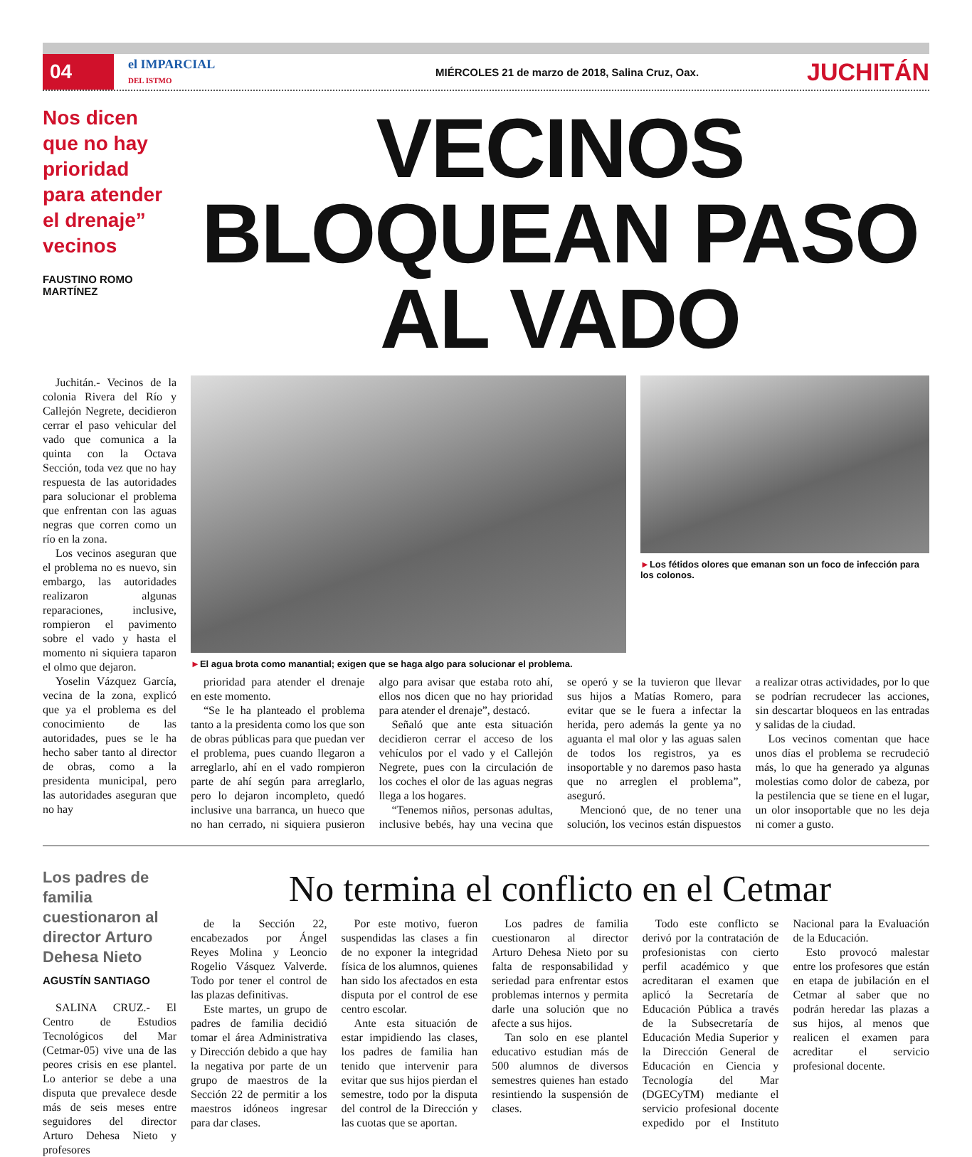04
el IMPARCIAL
DEL ISTMO
MIÉRCOLES 21 de marzo de 2018, Salina Cruz, Oax.
JUCHITÁN
Nos dicen que no hay prioridad para atender el drenaje” vecinos
FAUSTINO ROMO MARTÍNEZ
VECINOS BLOQUEAN PASO AL VADO
Juchitán.- Vecinos de la colonia Rivera del Río y Callejón Negrete, decidieron cerrar el paso vehicular del vado que comunica a la quinta con la Octava Sección, toda vez que no hay respuesta de las autoridades para solucionar el problema que enfrentan con las aguas negras que corren como un río en la zona.
Los vecinos aseguran que el problema no es nuevo, sin embargo, las autoridades realizaron algunas reparaciones, inclusive, rompieron el pavimento sobre el vado y hasta el momento ni siquiera taparon el olmo que dejaron.
Yoselin Vázquez García, vecina de la zona, explicó que ya el problema es del conocimiento de las autoridades, pues se le ha hecho saber tanto al director de obras, como a la presidenta municipal, pero las autoridades aseguran que no hay
►El agua brota como manantial; exigen que se haga algo para solucionar el problema.
►Los fétidos olores que emanan son un foco de infección para los colonos.
prioridad para atender el drenaje en este momento.
“Se le ha planteado el problema tanto a la presidenta como los que son de obras públicas para que puedan ver el problema, pues cuando llegaron a arreglarlo, ahí en el vado rompieron parte de ahí según para arreglarlo, pero lo dejaron incompleto, quedó inclusive una barranca, un hueco que no han cerrado, ni siquiera pusieron algo para avisar que estaba roto ahí, ellos nos dicen que no hay prioridad para atender el drenaje”, destacó.
Señaló que ante esta situación decidieron cerrar el acceso de los vehículos por el vado y el Callejón Negrete, pues con la circulación de los coches el olor de las aguas negras llega a los hogares.
“Tenemos niños, personas adultas, inclusive bebés, hay una vecina que se operó y se la tuvieron que llevar sus hijos a Matías Romero, para evitar que se le fuera a infectar la herida, pero además la gente ya no aguanta el mal olor y las aguas salen de todos los registros, ya es insoportable y no daremos paso hasta que no arreglen el problema”, aseguró.
Mencionó que, de no tener una solución, los vecinos están dispuestos a realizar otras actividades, por lo que se podrían recrudecer las acciones, sin descartar bloqueos en las entradas y salidas de la ciudad.
Los vecinos comentan que hace unos días el problema se recrudeció más, lo que ha generado ya algunas molestias como dolor de cabeza, por la pestilencia que se tiene en el lugar, un olor insoportable que no les deja ni comer a gusto.
Los padres de familia cuestionaron al director Arturo Dehesa Nieto
AGUSTÍN SANTIAGO
SALINA CRUZ.- El Centro de Estudios Tecnológicos del Mar (Cetmar-05) vive una de las peores crisis en ese plantel. Lo anterior se debe a una disputa que prevalece desde más de seis meses entre seguidores del director Arturo Dehesa Nieto y profesores
No termina el conflicto en el Cetmar
de la Sección 22, encabezados por Ángel Reyes Molina y Leoncio Rogelio Vásquez Valverde. Todo por tener el control de las plazas definitivas.
Este martes, un grupo de padres de familia decidió tomar el área Administrativa y Dirección debido a que hay la negativa por parte de un grupo de maestros de la Sección 22 de permitir a los maestros idóneos ingresar para dar clases.
Por este motivo, fueron suspendidas las clases a fin de no exponer la integridad física de los alumnos, quienes han sido los afectados en esta disputa por el control de ese centro escolar.
Ante esta situación de estar impidiendo las clases, los padres de familia han tenido que intervenir para evitar que sus hijos pierdan el semestre, todo por la disputa del control de la Dirección y las cuotas que se aportan.
Los padres de familia cuestionaron al director Arturo Dehesa Nieto por su falta de responsabilidad y seriedad para enfrentar estos problemas internos y permita darle una solución que no afecte a sus hijos.
Tan solo en ese plantel educativo estudian más de 500 alumnos de diversos semestres quienes han estado resintiendo la suspensión de clases.
Todo este conflicto se derivó por la contratación de profesionistas con cierto perfil académico y que acreditaran el examen que aplicó la Secretaría de Educación Pública a través de la Subsecretaría de Educación Media Superior y la Dirección General de Educación en Ciencia y Tecnología del Mar (DGECyTM) mediante el servicio profesional docente expedido por el Instituto Nacional para la Evaluación de la Educación.
Esto provocó malestar entre los profesores que están en etapa de jubilación en el Cetmar al saber que no podrán heredar las plazas a sus hijos, al menos que realicen el examen para acreditar el servicio profesional docente.